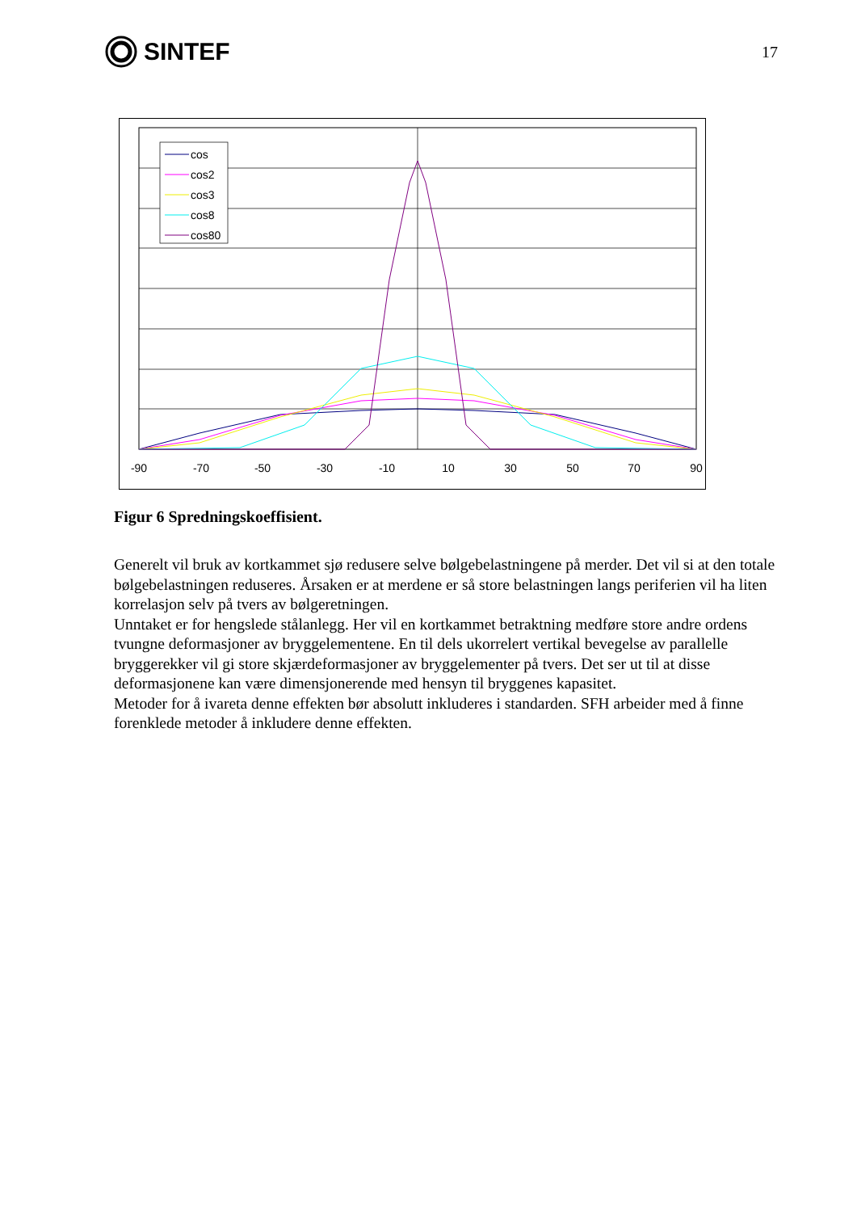SINTEF
17
cos
cos2
cos3
cos8
cos80
-90
-70
-50
-30
-10
10
30
50
70
90
Figur 6 Spredningskoeffisient.
Generelt vil bruk av kortkammet sjø redusere selve bølgebelastningene på merder. Det vil si at den totale bølgebelastningen reduseres. Årsaken er at merdene er så store belastningen langs periferien vil ha liten korrelasjon selv på tvers av bølgeretningen.
Unntaket er for hengslede stålanlegg. Her vil en kortkammet betraktning medføre store andre ordens tvungne deformasjoner av bryggelementene. En til dels ukorrelert vertikal bevegelse av parallelle bryggerekker vil gi store skjærdeformasjoner av bryggelementer på tvers. Det ser ut til at disse deformasjonene kan være dimensjonerende med hensyn til bryggenes kapasitet.
Metoder for å ivareta denne effekten bør absolutt inkluderes i standarden. SFH arbeider med å finne forenklede metoder å inkludere denne effekten.